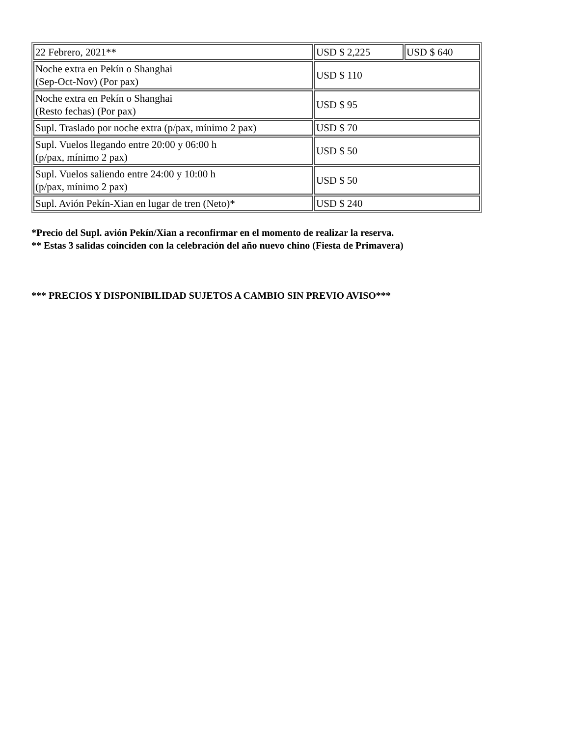| 22 Febrero, 2021** | USD $ 2,225 | USD $ 640 |
| Noche extra en Pekín o Shanghai (Sep-Oct-Nov) (Por pax) | USD $ 110 | |
| Noche extra en Pekín o Shanghai (Resto fechas) (Por pax) | USD $ 95 | |
| Supl. Traslado por noche extra (p/pax, mínimo 2 pax) | USD $ 70 | |
| Supl. Vuelos llegando entre 20:00 y 06:00 h (p/pax, mínimo 2 pax) | USD $ 50 | |
| Supl. Vuelos saliendo entre 24:00 y 10:00 h (p/pax, mínimo 2 pax) | USD $ 50 | |
| Supl. Avión Pekín-Xian en lugar de tren (Neto)* | USD $ 240 | |
*Precio del Supl. avión Pekín/Xian a reconfirmar en el momento de realizar la reserva.
** Estas 3 salidas coinciden con la celebración del año nuevo chino (Fiesta de Primavera)
*** PRECIOS Y DISPONIBILIDAD SUJETOS A CAMBIO SIN PREVIO AVISO***